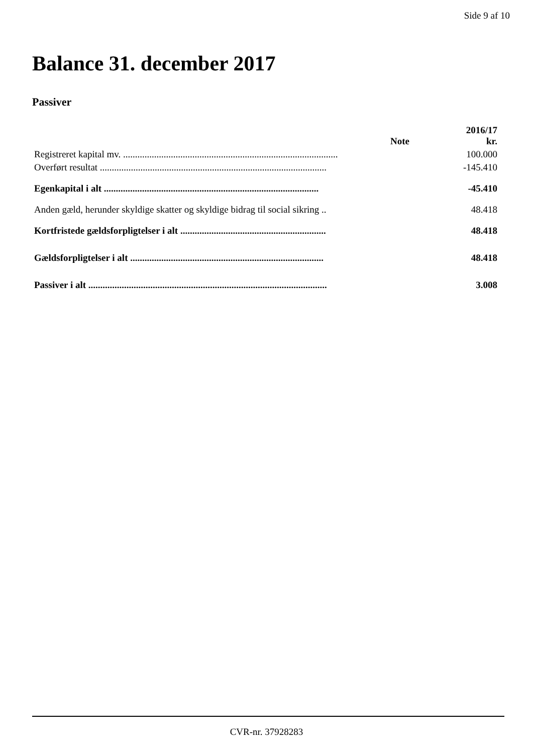Side 9 af 10
Balance 31. december 2017
Passiver
| | Note | 2016/17 kr. |
| --- | --- | --- |
| Registreret kapital mv. .......................................................................................... | | 100.000 |
| Overført resultat ............................................................................................... | | -145.410 |
| Egenkapital i alt .......................................................................................... | | -45.410 |
| Anden gæld, herunder skyldige skatter og skyldige bidrag til social sikring .. | | 48.418 |
| Kortfristede gældsforpligtelser i alt ............................................................. | | 48.418 |
| Gældsforpligtelser i alt ................................................................................. | | 48.418 |
| Passiver i alt .................................................................................................... | | 3.008 |
CVR-nr. 37928283